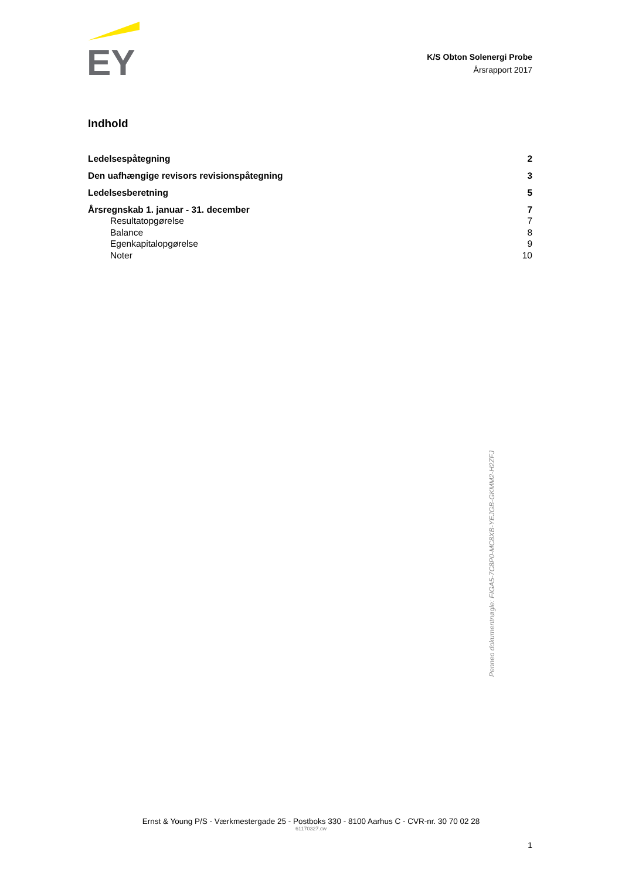EY
K/S Obton Solenergi Probe
Årsrapport 2017
Indhold
Ledelsespåtegning 2
Den uafhængige revisors revisionspåtegning 3
Ledelsesberetning 5
Årsregnskab 1. januar - 31. december 7
Resultatopgørelse 7
Balance 8
Egenkapitalopgørelse 9
Noter 10
Penneo dokumentnøgle: FIGA5-7C8P0-MC8XB-YEJGB-GKMM2-H2ZFJ
Ernst & Young P/S - Værkmestergade 25 - Postboks 330 - 8100 Aarhus C - CVR-nr. 30 70 02 28
61170327.cw
1